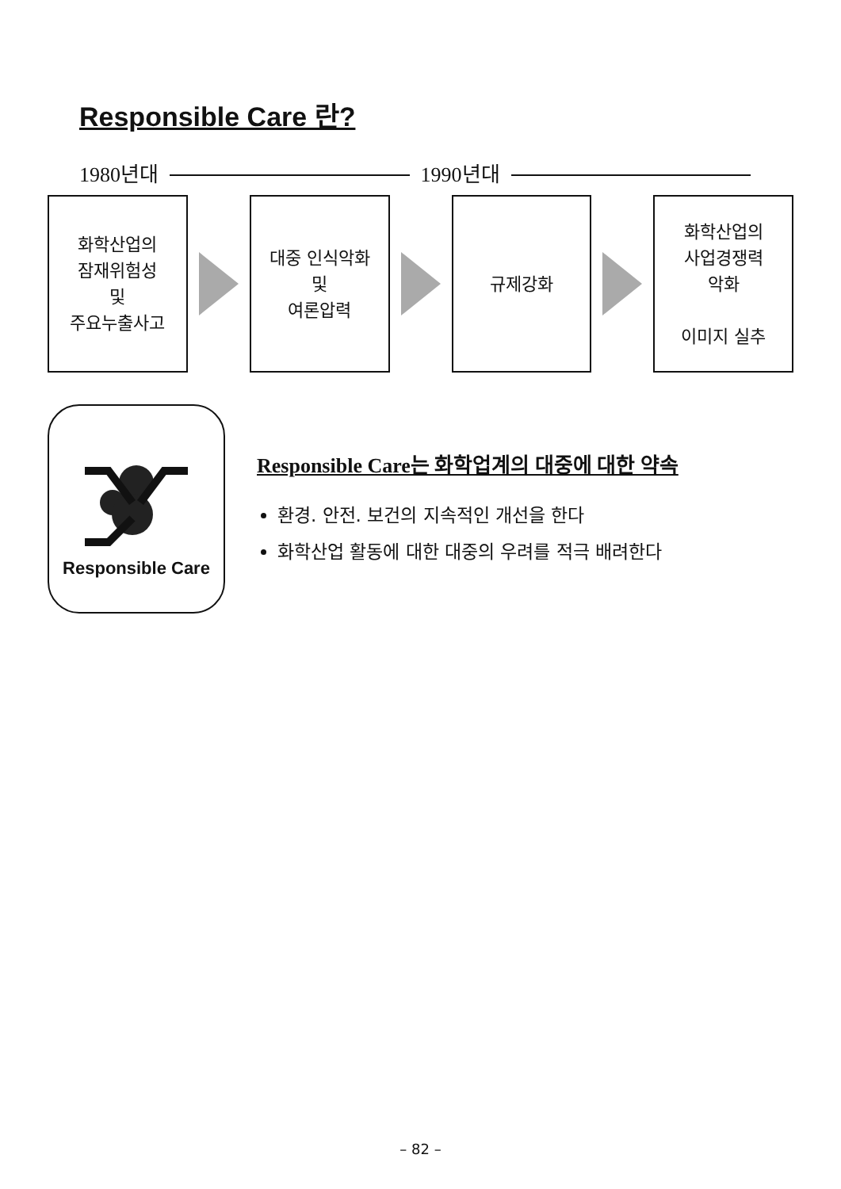Responsible Care 란?
1980년대 1990년대
화학산업의
잠재위험성
및
주요누출사고
대중 인식악화
및
여론압력
규제강화
화학산업의
사업경쟁력
악화
이미지 실추
Responsible Care
Responsible Care는 화학업계의 대중에 대한 약속
환경. 안전. 보건의 지속적인 개선을 한다
화학산업 활동에 대한 대중의 우려를 적극 배려한다
– 82 –